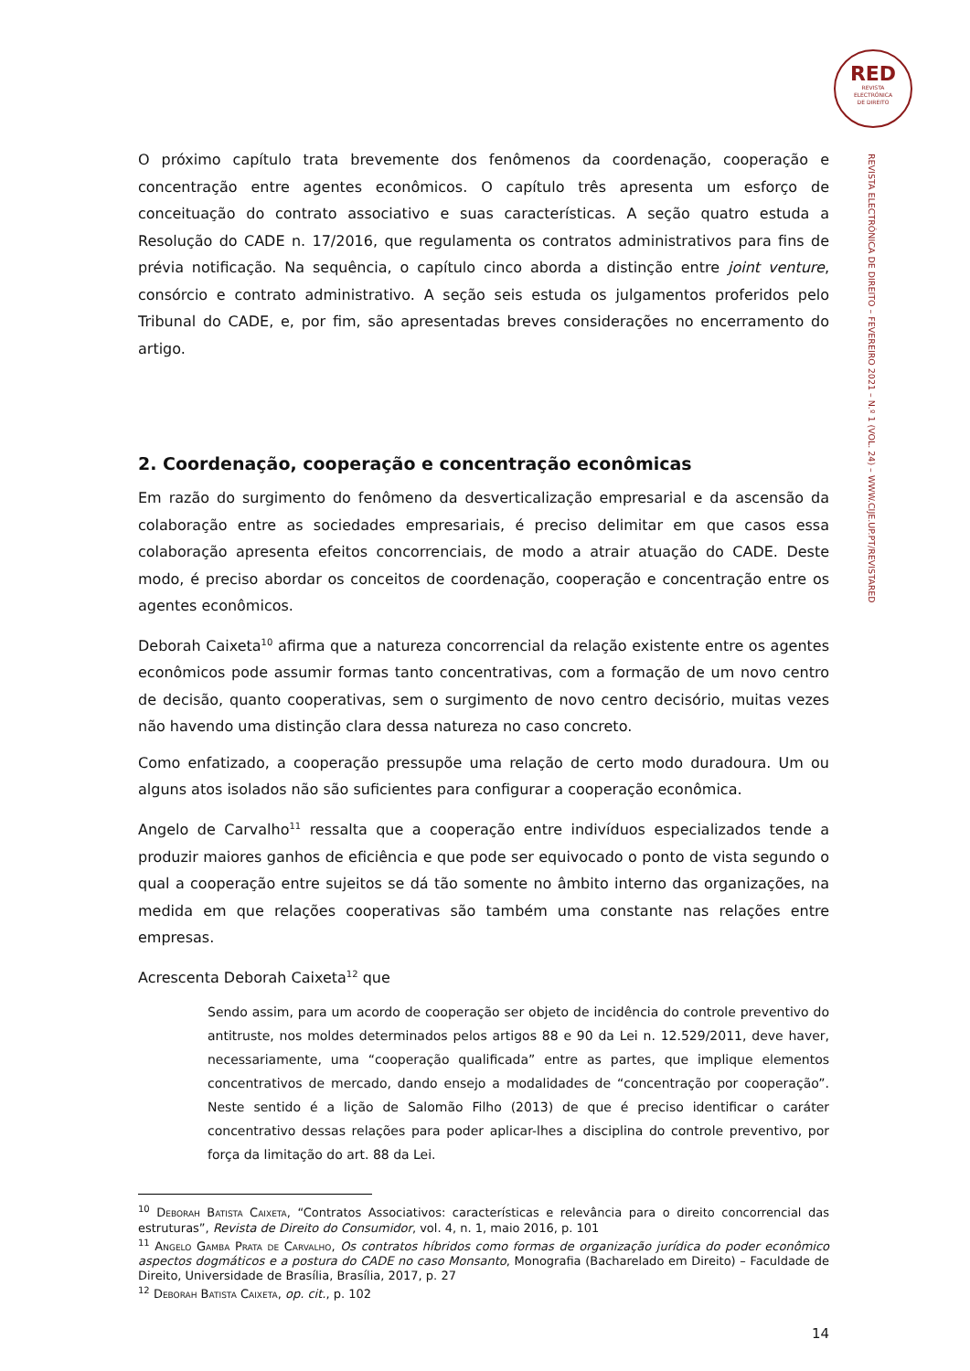RED
REVISTA
ELECTRÓNICA
DE DIREITO
REVISTA ELECTRÓNICA DE DIREITO – FEVEREIRO 2021 – N.º 1 (VOL. 24) – WWW.CIJE.UP.PT/REVISTARED
O próximo capítulo trata brevemente dos fenômenos da coordenação, cooperação e concentração entre agentes econômicos. O capítulo três apresenta um esforço de conceituação do contrato associativo e suas características. A seção quatro estuda a Resolução do CADE n. 17/2016, que regulamenta os contratos administrativos para fins de prévia notificação. Na sequência, o capítulo cinco aborda a distinção entre joint venture, consórcio e contrato administrativo. A seção seis estuda os julgamentos proferidos pelo Tribunal do CADE, e, por fim, são apresentadas breves considerações no encerramento do artigo.
2. Coordenação, cooperação e concentração econômicas
Em razão do surgimento do fenômeno da desverticalização empresarial e da ascensão da colaboração entre as sociedades empresariais, é preciso delimitar em que casos essa colaboração apresenta efeitos concorrenciais, de modo a atrair atuação do CADE. Deste modo, é preciso abordar os conceitos de coordenação, cooperação e concentração entre os agentes econômicos.
Deborah Caixeta<sup>10</sup> afirma que a natureza concorrencial da relação existente entre os agentes econômicos pode assumir formas tanto concentrativas, com a formação de um novo centro de decisão, quanto cooperativas, sem o surgimento de novo centro decisório, muitas vezes não havendo uma distinção clara dessa natureza no caso concreto.
Como enfatizado, a cooperação pressupõe uma relação de certo modo duradoura. Um ou alguns atos isolados não são suficientes para configurar a cooperação econômica.
Angelo de Carvalho<sup>11</sup> ressalta que a cooperação entre indivíduos especializados tende a produzir maiores ganhos de eficiência e que pode ser equivocado o ponto de vista segundo o qual a cooperação entre sujeitos se dá tão somente no âmbito interno das organizações, na medida em que relações cooperativas são também uma constante nas relações entre empresas.
Acrescenta Deborah Caixeta<sup>12</sup> que
Sendo assim, para um acordo de cooperação ser objeto de incidência do controle preventivo do antitruste, nos moldes determinados pelos artigos 88 e 90 da Lei n. 12.529/2011, deve haver, necessariamente, uma “cooperação qualificada” entre as partes, que implique elementos concentrativos de mercado, dando ensejo a modalidades de “concentração por cooperação”. Neste sentido é a lição de Salomão Filho (2013) de que é preciso identificar o caráter concentrativo dessas relações para poder aplicar-lhes a disciplina do controle preventivo, por força da limitação do art. 88 da Lei.
<sup>10</sup> Deborah Batista Caixeta, “Contratos Associativos: características e relevância para o direito concorrencial das estruturas”, Revista de Direito do Consumidor, vol. 4, n. 1, maio 2016, p. 101
<sup>11</sup> Angelo Gamba Prata de Carvalho, Os contratos híbridos como formas de organização jurídica do poder econômico aspectos dogmáticos e a postura do CADE no caso Monsanto, Monografia (Bacharelado em Direito) – Faculdade de Direito, Universidade de Brasília, Brasília, 2017, p. 27
<sup>12</sup> Deborah Batista Caixeta, op. cit., p. 102
14